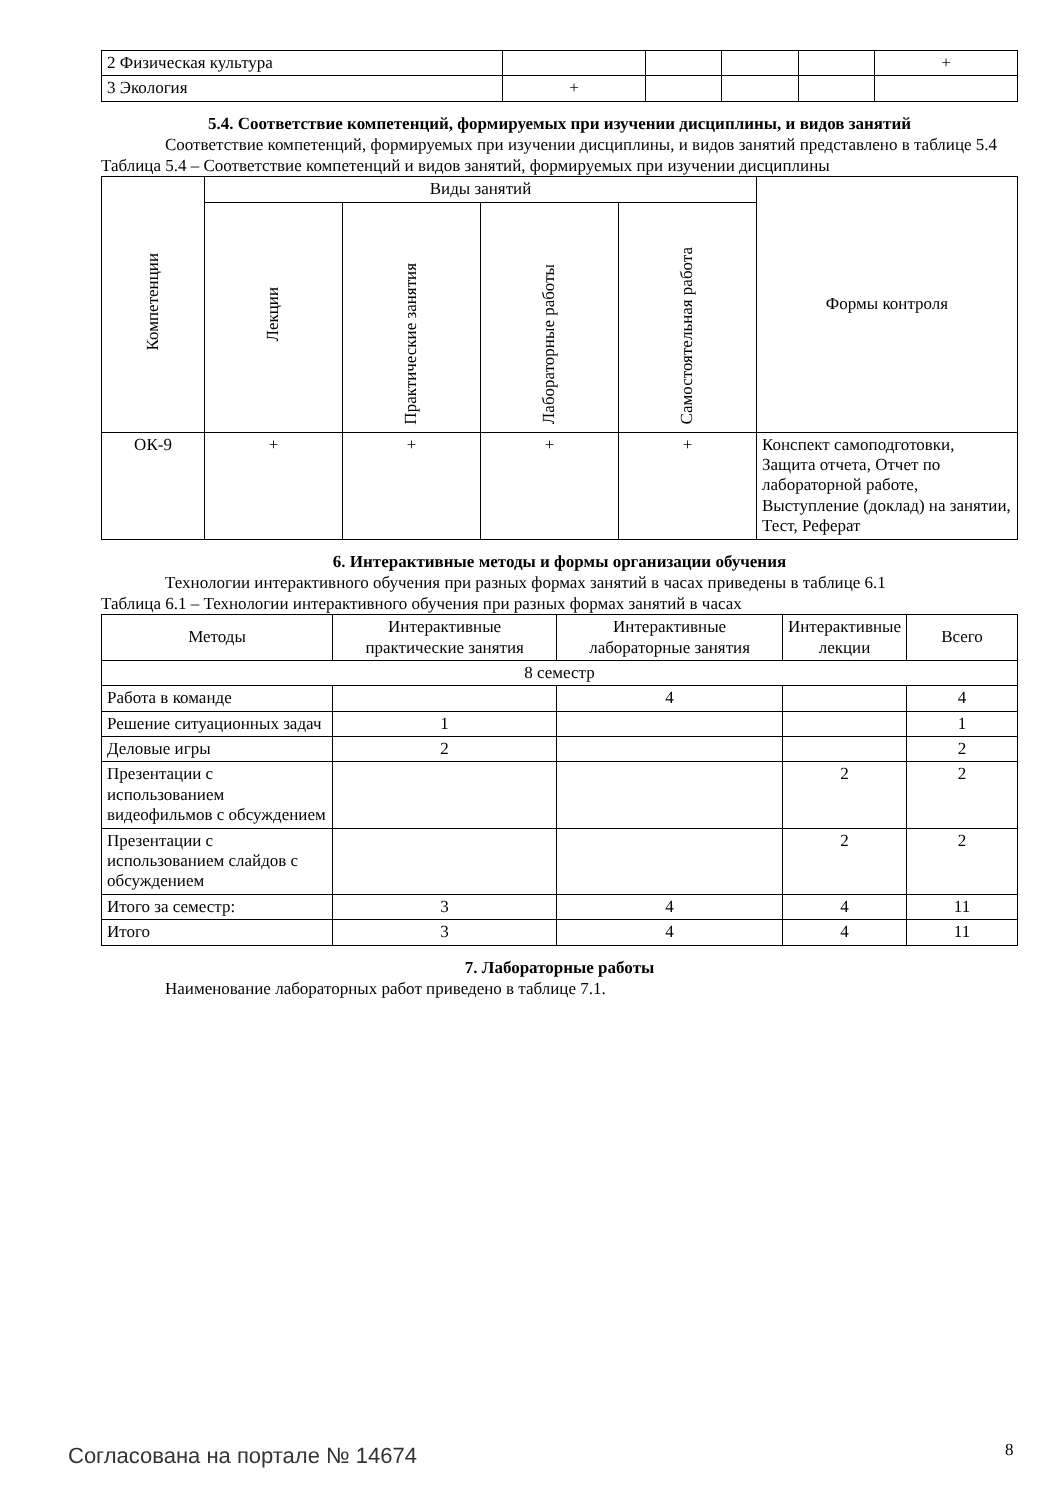| 2 Физическая культура | | | | | + |
| 3 Экология | + | | | | |
5.4. Соответствие компетенций, формируемых при изучении дисциплины, и видов занятий
Соответствие компетенций, формируемых при изучении дисциплины, и видов занятий представлено в таблице 5.4
Таблица 5.4 – Соответствие компетенций и видов занятий, формируемых при изучении дисциплины
| Компетенции | Виды занятий | | | | Формы контроля |
| --- | --- | --- | --- | --- | --- |
| | Лекции | Практические занятия | Лабораторные работы | Самостоятельная работа | |
| ОК-9 | + | + | + | + | Конспект самоподготовки, Защита отчета, Отчет по лабораторной работе, Выступление (доклад) на занятии, Тест, Реферат |
6. Интерактивные методы и формы организации обучения
Технологии интерактивного обучения при разных формах занятий в часах приведены в таблице 6.1
Таблица 6.1 – Технологии интерактивного обучения при разных формах занятий в часах
| Методы | Интерактивные практические занятия | Интерактивные лабораторные занятия | Интерактивные лекции | Всего |
| --- | --- | --- | --- | --- |
| 8 семестр | | | | |
| Работа в команде | | 4 | | 4 |
| Решение ситуационных задач | 1 | | | 1 |
| Деловые игры | 2 | | | 2 |
| Презентации с использованием видеофильмов с обсуждением | | | 2 | 2 |
| Презентации с использованием слайдов с обсуждением | | | 2 | 2 |
| Итого за семестр: | 3 | 4 | 4 | 11 |
| Итого | 3 | 4 | 4 | 11 |
7. Лабораторные работы
Наименование лабораторных работ приведено в таблице 7.1.
Согласована на портале № 14674 8